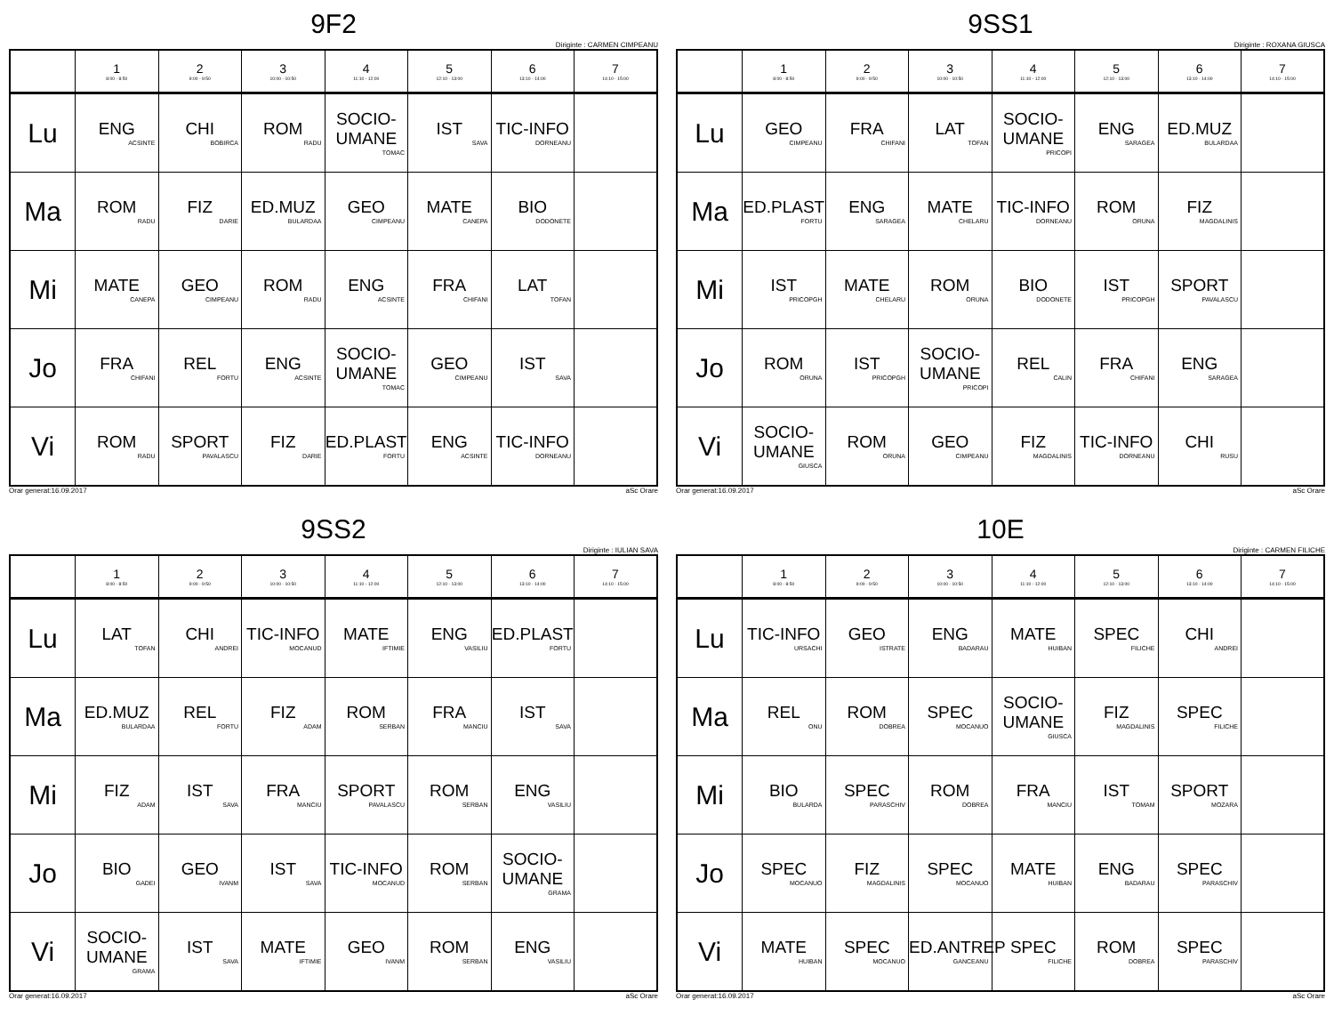9F2
Diriginte : CARMEN CIMPEANU
| | 1 8:00 - 8:50 | 2 9:00 - 9:50 | 3 10:00 - 10:50 | 4 11:10 - 12:00 | 5 12:10 - 13:00 | 6 13:10 - 14:00 | 7 14:10 - 15:00 |
| --- | --- | --- | --- | --- | --- | --- | --- |
| Lu | ENG ACSINTE | CHI BOBIRCA | ROM RADU | SOCIO-UMANE TOMAC | IST SAVA | TIC-INFO DORNEANU | |
| Ma | ROM RADU | FIZ DARIE | ED.MUZ BULARDAA | GEO CIMPEANU | MATE CANEPA | BIO DODONETE | |
| Mi | MATE CANEPA | GEO CIMPEANU | ROM RADU | ENG ACSINTE | FRA CHIFANI | LAT TOFAN | |
| Jo | FRA CHIFANI | REL FORTU | ENG ACSINTE | SOCIO-UMANE TOMAC | GEO CIMPEANU | IST SAVA | |
| Vi | ROM RADU | SPORT PAVALASCU | FIZ DARIE | ED.PLAST FORTU | ENG ACSINTE | TIC-INFO DORNEANU | |
Orar generat:16.09.2017 aSc Orare
9SS1
Diriginte : ROXANA GIUSCA
| | 1 8:00 - 8:50 | 2 9:00 - 9:50 | 3 10:00 - 10:50 | 4 11:10 - 12:00 | 5 12:10 - 13:00 | 6 13:10 - 14:00 | 7 14:10 - 15:00 |
| --- | --- | --- | --- | --- | --- | --- | --- |
| Lu | GEO CIMPEANU | FRA CHIFANI | LAT TOFAN | SOCIO-UMANE PRICOPI | ENG SARAGEA | ED.MUZ BULARDAA | |
| Ma | ED.PLAST FORTU | ENG SARAGEA | MATE CHELARU | TIC-INFO DORNEANU | ROM ORUNA | FIZ MAGDALINIS | |
| Mi | IST PRICOPGH | MATE CHELARU | ROM ORUNA | BIO DODONETE | IST PRICOPGH | SPORT PAVALASCU | |
| Jo | ROM ORUNA | IST PRICOPGH | SOCIO-UMANE PRICOPI | REL CALIN | FRA CHIFANI | ENG SARAGEA | |
| Vi | SOCIO-UMANE GIUSCA | ROM ORUNA | GEO CIMPEANU | FIZ MAGDALINIS | TIC-INFO DORNEANU | CHI RUSU | |
Orar generat:16.09.2017 aSc Orare
9SS2
Diriginte : IULIAN SAVA
| | 1 8:00 - 8:50 | 2 9:00 - 9:50 | 3 10:00 - 10:50 | 4 11:10 - 12:00 | 5 12:10 - 13:00 | 6 13:10 - 14:00 | 7 14:10 - 15:00 |
| --- | --- | --- | --- | --- | --- | --- | --- |
| Lu | LAT TOFAN | CHI ANDREI | TIC-INFO MOCANUD | MATE IFTIMIE | ENG VASILIU | ED.PLAST FORTU | |
| Ma | ED.MUZ BULARDAA | REL FORTU | FIZ ADAM | ROM SERBAN | FRA MANCIU | IST SAVA | |
| Mi | FIZ ADAM | IST SAVA | FRA MANCIU | SPORT PAVALASCU | ROM SERBAN | ENG VASILIU | |
| Jo | BIO GADEI | GEO IVANM | IST SAVA | TIC-INFO MOCANUD | ROM SERBAN | SOCIO-UMANE GRAMA | |
| Vi | SOCIO-UMANE GRAMA | IST SAVA | MATE IFTIMIE | GEO IVANM | ROM SERBAN | ENG VASILIU | |
Orar generat:16.09.2017 aSc Orare
10E
Diriginte : CARMEN FILICHE
| | 1 8:00 - 8:50 | 2 9:00 - 9:50 | 3 10:00 - 10:50 | 4 11:10 - 12:00 | 5 12:10 - 13:00 | 6 13:10 - 14:00 | 7 14:10 - 15:00 |
| --- | --- | --- | --- | --- | --- | --- | --- |
| Lu | TIC-INFO URSACHI | GEO ISTRATE | ENG BADARAU | MATE HUIBAN | SPEC FILICHE | CHI ANDREI | |
| Ma | REL ONU | ROM DOBREA | SPEC MOCANUO | SOCIO-UMANE GIUSCA | FIZ MAGDALINIS | SPEC FILICHE | |
| Mi | BIO BULARDA | SPEC PARASCHIV | ROM DOBREA | FRA MANCIU | IST TOMAM | SPORT MOZARA | |
| Jo | SPEC MOCANUO | FIZ MAGDALINIS | SPEC MOCANUO | MATE HUIBAN | ENG BADARAU | SPEC PARASCHIV | |
| Vi | MATE HUIBAN | SPEC MOCANUO | ED.ANTREP GANCEANU | SPEC FILICHE | ROM DOBREA | SPEC PARASCHIV | |
Orar generat:16.09.2017 aSc Orare